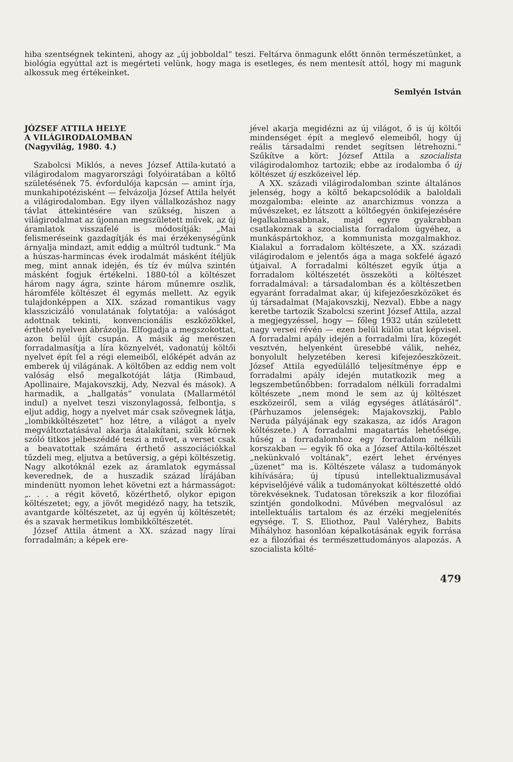hiba szentségnek tekinteni, ahogy az „új jobboldal“ teszi. Feltárva önmagunk előtt önnön természetünket, a biológia egyúttal azt is megérteti velünk, hogy maga is esetleges, és nem mentesít attól, hogy mi magunk alkossuk meg értékeinket.
Semlyén István
JÓZSEF ATTILA HELYE
A VILÁGIRODALOMBAN
(Nagyvilág, 1980. 4.)
Szabolcsi Miklós, a neves József Attila-kutató a világirodalom magyarországi folyóiratában a költő születésének 75. évfordulója kapcsán — amint írja, munkahipotézisként — felvázolja József Attila helyét a világirodalomban. Egy ilyen vállalkozáshoz nagy távlat áttekintésére van szükség, hiszen a világirodalmat az újonnan megszületett művek, az új áramlatok visszafelé is módosítják: „Mai felismeréseink gazdagítják és mai érzékenységünk árnyalja mindazt, amit eddig a múltról tudtunk.“ Ma a húszas-harmincas évek irodalmát másként ítéljük meg, mint annak idején, és tíz év múlva szintén másként fogjuk értékelni. 1880-tól a költészet három nagy ágra, szinte három műnemre oszlik, háromféle költészet él egymás mellett. Az egyik tulajdonképpen a XIX. század romantikus vagy klasszicizáló vonulatának folytatója: a valóságot adottnak tekinti, konvencionális eszközökkel, érthető nyelven ábrázolja. Elfogadja a megszokottat, azon belül újít csupán. A másik ág merészen forradalmasítja a líra köznyelvét, vadonatúj költői nyelvet épít fel a régi elemeiből, előképét adván az emberek új világának. A költőben az eddig nem volt valóság első megalkotóját látja (Rimbaud, Apollinaire, Majakovszkij, Ady, Nezval és mások). A harmadik, a „hallgatás“ vonulata (Mallarmétól indul) a nyelvet teszi viszonylagossá, felbontja, s eljut addig, hogy a nyelvet már csak szövegnek látja, „lombikköltészetet“ hoz létre, a világot a nyelv megváltoztatásával akarja átalakítani, szűk körnek szóló titkos jelbeszéddé teszi a művet, a verset csak a beavatottak számára érthető asszociációkkal tűzdeli meg, eljutva a betűversig, a gépi költészetig. Nagy alkotóknál ezek az áramlatok egymással keverednek, de a huszadik század lírájában mindenütt nyomon lehet követni ezt a hármasságot: „. . . a régit követő, közérthető, olykor epigon költészetet; egy, a jövőt megidéző nagy, ha tetszik, avantgarde költészetet, az új egyén új költészetét; és a szavak hermetikus lombikköltészetét.
József Attila átment a XX. század nagy lírai forradalmán; a képek ere-
jével akarja megidézni az új világot, ő is új költői mindenséget épít a meglevő elemeiből, hogy új reális társadalmi rendet segítsen létrehozni.“ Szűkítve a kört: József Attila a szocialista világirodalomhoz tartozik; ebbe az irodalomba ő új költészet új eszközeivel lép.
A XX. századi világirodalomban szinte általános jelenség, hogy a költő bekapcsolódik a baloldali mozgalomba: eleinte az anarchizmus vonzza a művészeket, ez látszott a költőegyén önkifejezésére legalkalmasabbnak, majd egyre gyakrabban csatlakoznak a szocialista forradalom ügyéhez, a munkáspártokhoz, a kommunista mozgalmakhoz. Kialakul a forradalom költészete, a XX. századi világirodalom e jelentős ága a maga sokfelé ágazó útjaival. A forradalmi költészet egyik útja a forradalom költészetét összeköti a költészet forradalmával: a társadalomban és a költészetben egyaránt forradalmat akar, új kifejezőeszközöket és új társadalmat (Majakovszkij, Nezval). Ebbe a nagy keretbe tartozik Szabolcsi szerint József Attila, azzal a megjegyzéssel, hogy — főleg 1932 után született nagy versei révén — ezen belül külön utat képvisel. A forradalmi apály idején a forradalmi líra, közegét vesztvén, helyenként üresebbé válik, nehéz, bonyolult helyzetében keresi kifejezőeszközeit. József Attila egyedülálló teljesítménye épp e forradalmi apály idején mutatkozik meg a legszembetűnőbben: forradalom nélküli forradalmi költészete „nem mond le sem az új költészet eszközeiről, sem a világ egységes átlátásáról“. (Párhuzamos jelenségek: Majakovszkij, Pablo Neruda pályájának egy szakasza, az idős Aragon költészete.) A forradalmi magatartás lehetősége, hűség a forradalomhoz egy forradalom nélküli korszakban — egyik fő oka a József Attila-költészet „nekünkvaló voltának“, ezért lehet érvényes „üzenet“ ma is. Költészete válasz a tudományok kihívására; új típusú intellektualizmusával képviselőjévé válik a tudományokat költészetté oldó törekvéseknek. Tudatosan törekszik a kor filozófiai szintjén gondolkodni. Művében megvalósul az intellektuális tartalom és az érzéki megjelenítés egysége. T. S. Eliothoz, Paul Valéryhez, Babits Mihályhoz hasonlóan képalkotásának egyik forrása ez a filozófiai és természettudományos alapozás. A szocialista költé-
479